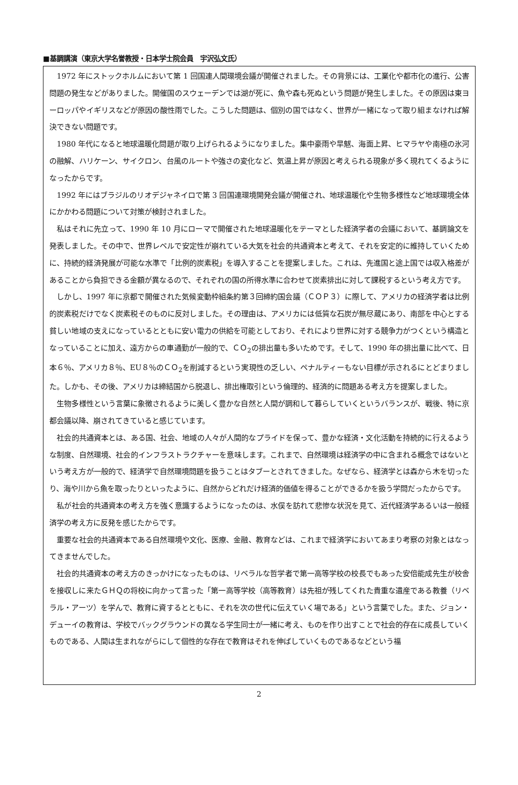■基調講演（東京大学名誉教授・日本学士院会員　宇沢弘文氏）
1972 年にストックホルムにおいて第 1 回国連人間環境会議が開催されました。その背景には、工業化や都市化の進行、公害問題の発生などがありました。開催国のスウェーデンでは湖が死に、魚や森も死ぬという問題が発生しました。その原因は東ヨーロッパやイギリスなどが原因の酸性雨でした。こうした問題は、個別の国ではなく、世界が一緒になって取り組まなければ解決できない問題です。
1980 年代になると地球温暖化問題が取り上げられるようになりました。集中豪雨や旱魃、海面上昇、ヒマラヤや南極の氷河の融解、ハリケーン、サイクロン、台風のルートや強さの変化など、気温上昇が原因と考えられる現象が多く現れてくるようになったからです。
1992 年にはブラジルのリオデジャネイロで第 3 回国連環境開発会議が開催され、地球温暖化や生物多様性など地球環境全体にかかわる問題について対策が検討されました。
私はそれに先立って、1990 年 10 月にローマで開催された地球温暖化をテーマとした経済学者の会議において、基調論文を発表しました。その中で、世界レベルで安定性が崩れている大気を社会的共通資本と考えて、それを安定的に維持していくために、持続的経済発展が可能な水準で「比例的炭素税」を導入することを提案しました。これは、先進国と途上国では収入格差があることから負担できる金額が異なるので、それぞれの国の所得水準に合わせて炭素排出に対して課税するという考え方です。
しかし、1997 年に京都で開催された気候変動枠組条約第３回締約国会議（ＣＯＰ３）に際して、アメリカの経済学者は比例的炭素税だけでなく炭素税そのものに反対しました。その理由は、アメリカには低質な石炭が無尽蔵にあり、南部を中心とする貧しい地域の支えになっているとともに安い電力の供給を可能としており、それにより世界に対する競争力がつくという構造となっていることに加え、遠方からの車通勤が一般的で、ＣＯ<sub>2</sub>の排出量も多いためです。そして、1990 年の排出量に比べて、日本６％、アメリカ８％、EU８％のＣＯ<sub>2</sub>を削減するという実現性の乏しい、ペナルティーもない目標が示されるにとどまりました。しかも、その後、アメリカは締結国から脱退し、排出権取引という倫理的、経済的に問題ある考え方を提案しました。
生物多様性という言葉に象徴されるように美しく豊かな自然と人間が調和して暮らしていくというバランスが、戦後、特に京都会議以降、崩されてきていると感じています。
社会的共通資本とは、ある国、社会、地域の人々が人間的なプライドを保って、豊かな経済・文化活動を持続的に行えるような制度、自然環境、社会的インフラストラクチャーを意味します。これまで、自然環境は経済学の中に含まれる概念ではないという考え方が一般的で、経済学で自然環境問題を扱うことはタブーとされてきました。なぜなら、経済学とは森から木を切ったり、海や川から魚を取ったりといったように、自然からどれだけ経済的価値を得ることができるかを扱う学問だったからです。
私が社会的共通資本の考え方を強く意識するようになったのは、水俣を訪れて悲惨な状況を見て、近代経済学あるいは一般経済学の考え方に反発を感じたからです。
重要な社会的共通資本である自然環境や文化、医療、金融、教育などは、これまで経済学においてあまり考察の対象とはなってきませんでした。
社会的共通資本の考え方のきっかけになったものは、リベラルな哲学者で第一高等学校の校長でもあった安倍能成先生が校舎を接収しに来たＧＨＱの将校に向かって言った「第一高等学校（高等教育）は先祖が残してくれた貴重な遺産である教養（リベラル・アーツ）を学んで、教育に資するとともに、それを次の世代に伝えていく場である」という言葉でした。また、ジョン・デューイの教育は、学校でバックグラウンドの異なる学生同士が一緒に考え、ものを作り出すことで社会的存在に成長していくものである、人間は生まれながらにして個性的な存在で教育はそれを伸ばしていくものであるなどという福
2